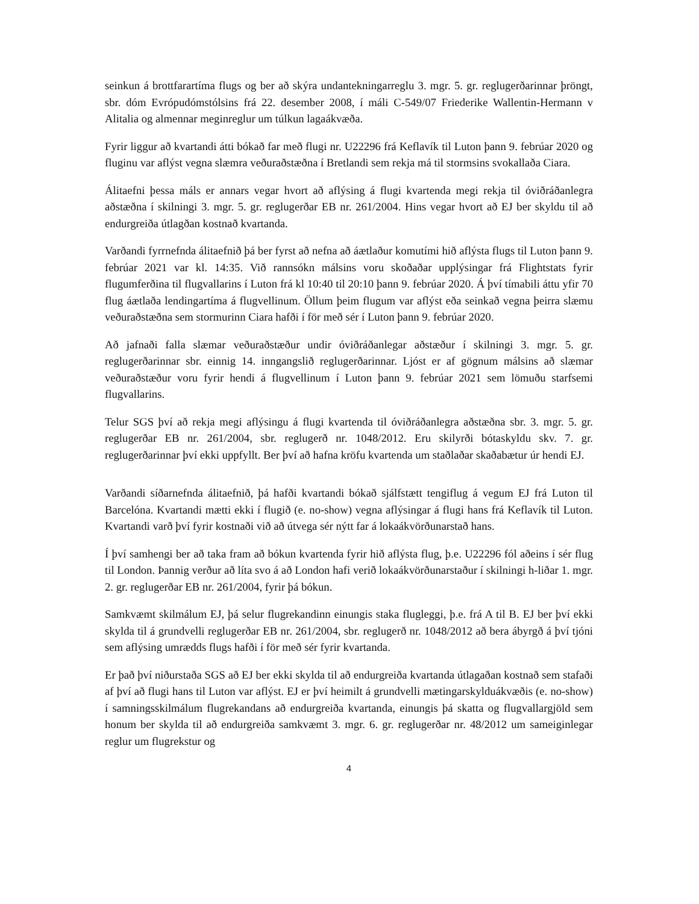seinkun á brottfarartíma flugs og ber að skýra undantekningarreglu 3. mgr. 5. gr. reglugerðarinnar þröngt, sbr. dóm Evrópudómstólsins frá 22. desember 2008, í máli C-549/07 Friederike Wallentin-Hermann v Alitalia og almennar meginreglur um túlkun lagaákvæða.
Fyrir liggur að kvartandi átti bókað far með flugi nr. U22296 frá Keflavík til Luton þann 9. febrúar 2020 og fluginu var aflýst vegna slæmra veðuraðstæðna í Bretlandi sem rekja má til stormsins svokallaða Ciara.
Álitaefni þessa máls er annars vegar hvort að aflýsing á flugi kvartenda megi rekja til óviðráðanlegra aðstæðna í skilningi 3. mgr. 5. gr. reglugerðar EB nr. 261/2004. Hins vegar hvort að EJ ber skyldu til að endurgreiða útlagðan kostnað kvartanda.
Varðandi fyrrnefnda álitaefnið þá ber fyrst að nefna að áætlaður komutími hið aflýsta flugs til Luton þann 9. febrúar 2021 var kl. 14:35. Við rannsókn málsins voru skoðaðar upplýsingar frá Flightstats fyrir flugumferðina til flugvallarins í Luton frá kl 10:40 til 20:10 þann 9. febrúar 2020. Á því tímabili áttu yfir 70 flug áætlaða lendingartíma á flugvellinum. Öllum þeim flugum var aflýst eða seinkað vegna þeirra slæmu veðuraðstæðna sem stormurinn Ciara hafði í för með sér í Luton þann 9. febrúar 2020.
Að jafnaði falla slæmar veðuraðstæður undir óviðráðanlegar aðstæður í skilningi 3. mgr. 5. gr. reglugerðarinnar sbr. einnig 14. inngangslið reglugerðarinnar. Ljóst er af gögnum málsins að slæmar veðuraðstæður voru fyrir hendi á flugvellinum í Luton þann 9. febrúar 2021 sem lömuðu starfsemi flugvallarins.
Telur SGS því að rekja megi aflýsingu á flugi kvartenda til óviðráðanlegra aðstæðna sbr. 3. mgr. 5. gr. reglugerðar EB nr. 261/2004, sbr. reglugerð nr. 1048/2012. Eru skilyrði bótaskyldu skv. 7. gr. reglugerðarinnar því ekki uppfyllt. Ber því að hafna kröfu kvartenda um staðlaðar skaðabætur úr hendi EJ.
Varðandi síðarnefnda álitaefnið, þá hafði kvartandi bókað sjálfstætt tengiflug á vegum EJ frá Luton til Barcelóna. Kvartandi mætti ekki í flugið (e. no-show) vegna aflýsingar á flugi hans frá Keflavík til Luton. Kvartandi varð því fyrir kostnaði við að útvega sér nýtt far á lokaákvörðunarstað hans.
Í því samhengi ber að taka fram að bókun kvartenda fyrir hið aflýsta flug, þ.e. U22296 fól aðeins í sér flug til London. Þannig verður að líta svo á að London hafi verið lokaákvörðunarstaður í skilningi h-liðar 1. mgr. 2. gr. reglugerðar EB nr. 261/2004, fyrir þá bókun.
Samkvæmt skilmálum EJ, þá selur flugrekandinn einungis staka flugleggi, þ.e. frá A til B. EJ ber því ekki skylda til á grundvelli reglugerðar EB nr. 261/2004, sbr. reglugerð nr. 1048/2012 að bera ábyrgð á því tjóni sem aflýsing umrædds flugs hafði í för með sér fyrir kvartanda.
Er það því niðurstaða SGS að EJ ber ekki skylda til að endurgreiða kvartanda útlagaðan kostnað sem stafaði af því að flugi hans til Luton var aflýst. EJ er því heimilt á grundvelli mætingarskylduákvæðis (e. no-show) í samningsskilmálum flugrekandans að endurgreiða kvartanda, einungis þá skatta og flugvallargjöld sem honum ber skylda til að endurgreiða samkvæmt 3. mgr. 6. gr. reglugerðar nr. 48/2012 um sameiginlegar reglur um flugrekstur og
4